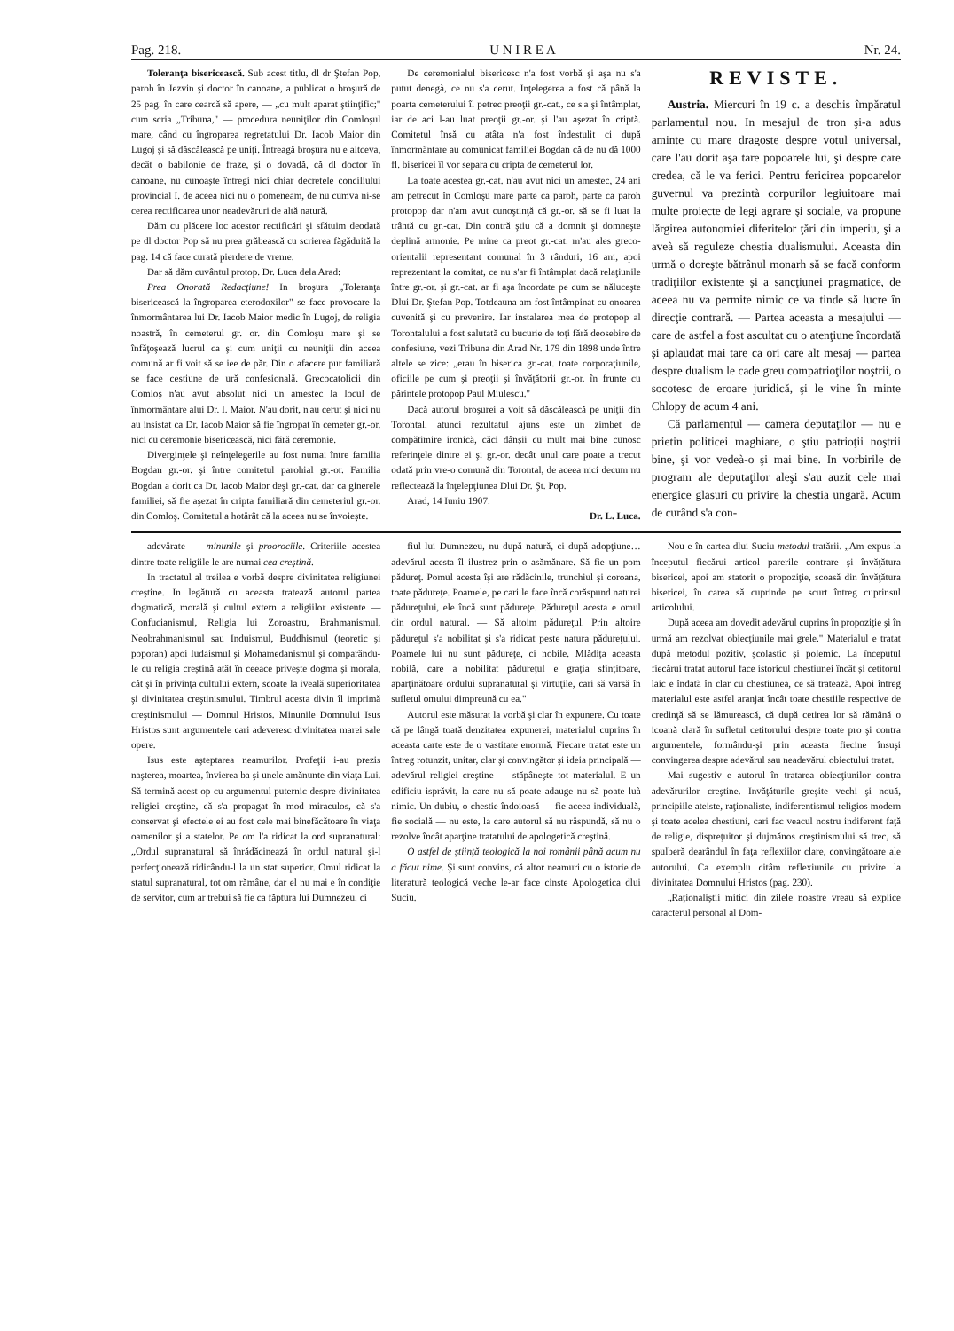Pag. 218. U N I R E A Nr. 24.
Toleranţa bisericească. Sub acest titlu, dl dr Ştefan Pop, paroh în Jezvin şi doctor în canoane, a publicat o broşură de 25 pag. în care cearcă să apere, — „cu mult aparat ştiinţific;" cum scria „Tribuna," — procedura neuniţilor din Comloşul mare, când cu îngroparea regretatului Dr. Iacob Maior din Lugoj şi să dăscălească pe uniţi. Întreagă broşura nu e altceva, decât o babilonie de fraze, şi o dovadă, că dl doctor în canoane, nu cunoaşte întregi nici chiar decretele conciliului provincial I. de aceea nici nu o pomeneam, de nu cumva ni-se cerea rectificarea unor neadevăruri de altă natură.
Dăm cu plăcere loc acestor rectificări şi sfătuim deodată pe dl doctor Pop să nu prea grăbească cu scrierea făgăduită la pag. 14 că face curată pierdere de vreme.
Dar să dăm cuvântul protop. Dr. Luca dela Arad:
Prea Onorată Redacţiune! In broşura „Toleranţa bisericească la îngroparea eterodoxilor" se face provocare la înmormântarea lui Dr. Iacob Maior medic în Lugoj, de religia noastră, în cemeterul gr. or. din Comloşu mare şi se înfăţoşează lucrul ca şi cum uniţii cu neuniţii din aceea comună ar fi voit să se iee de păr. Din o afacere pur familiară se face cestiune de ură confesională. Grecocatolicii din Comloş n'au avut absolut nici un amestec la locul de înmormântare alui Dr. I. Maior. N'au dorit, n'au cerut şi nici nu au insistat ca Dr. Iacob Maior să fie îngropat în cemeter gr.-or. nici cu ceremonie bisericească, nici fără ceremonie.
Diverginţele şi neînţelegerile au fost numai între familia Bogdan gr.-or. şi între comitetul parohial gr.-or. Familia Bogdan a dorit ca Dr. Iacob Maior deşi gr.-cat. dar ca ginerele familiei, să fie aşezat în cripta familiară din cemeteriul gr.-or. din Comloş. Comitetul a hotărât că la aceea nu se învoieşte.
De ceremonialul bisericesc n'a fost vorbă şi aşa nu s'a putut denegà, ce nu s'a cerut. Inţelegerea a fost că până la poarta cemeterului îl petrec preoţii gr.-cat., ce s'a şi întâmplat, iar de aci l-au luat preoţii gr.-or. şi l'au aşezat în criptă. Comitetul însă cu atâta n'a fost îndestulit ci după înmormântare au comunicat familiei Bogdan că de nu dă 1000 fl. bisericei îl vor separa cu cripta de cemeterul lor.
La toate acestea gr.-cat. n'au avut nici un amestec, 24 ani am petrecut în Comloşu mare parte ca paroh, parte ca paroh protopop dar n'am avut cunoştinţă că gr.-or. să se fi luat la trântă cu gr.-cat. Din contră ştiu că a domnit şi domneşte deplină armonie. Pe mine ca preot gr.-cat. m'au ales greco-orientalii representant comunal în 3 rânduri, 16 ani, apoi reprezentant la comitat, ce nu s'ar fi întâmplat dacă relaţiunile între gr.-or. şi gr.-cat. ar fi aşa încordate pe cum se năluceşte Dlui Dr. Ştefan Pop. Totdeauna am fost întâmpinat cu onoarea cuvenită şi cu prevenire. Iar instalarea mea de protopop al Torontalului a fost salutată cu bucurie de toţi fără deosebire de confesiune, vezi Tribuna din Arad Nr. 179 din 1898 unde între altele se zice: „erau în biserica gr.-cat. toate corporaţiunile, oficiile pe cum şi preoţii şi învăţătorii gr.-or. în frunte cu părintele protopop Paul Miulescu."
Dacă autorul broşurei a voit să dăscălească pe uniţii din Torontal, atunci rezultatul ajuns este un zimbet de compătimire ironică, căci dânşii cu mult mai bine cunosc referinţele dintre ei şi gr.-or. decât unul care poate a trecut odată prin vre-o comună din Torontal, de aceea nici decum nu reflectează la înţelepţiunea Dlui Dr. Şt. Pop.
Arad, 14 Iuniu 1907.
Dr. L. Luca.
REVISTE.
Austria. Miercuri în 19 c. a deschis împăratul parlamentul nou. In mesajul de tron şi-a adus aminte cu mare dragoste despre votul universal, care l'au dorit aşa tare popoarele lui, şi despre care credea, că le va ferici. Pentru fericirea popoarelor guvernul va prezintà corpurilor legiuitoare mai multe proiecte de legi agrare şi sociale, va propune lărgirea autonomiei diferitelor ţări din imperiu, şi a aveà să reguleze chestia dualismului. Aceasta din urmă o doreşte bătrânul monarh să se facă conform tradiţiilor existente şi a sancţiunei pragmatice, de aceea nu va permite nimic ce va tinde să lucre în direcţie contrară. — Partea aceasta a mesajului — care de astfel a fost ascultat cu o atenţiune încordată şi aplaudat mai tare ca ori care alt mesaj — partea despre dualism le cade greu compatrioţilor noştrii, o socotesc de eroare juridică, şi le vine în minte Chlopy de acum 4 ani.
Că parlamentul — camera deputaţilor — nu e prietin politicei maghiare, o ştiu patrioţii noştrii bine, şi vor vedeà-o şi mai bine. In vorbirile de program ale deputaţilor aleşi s'au auzit cele mai energice glasuri cu privire la chestia ungară. Acum de curând s'a con-
adevărate — minunile şi proorociile. Criteriile acestea dintre toate religiile le are numai cea creştină.
In tractatul al treilea e vorbă despre divinitatea religiunei creştine. In legătură cu aceasta tratează autorul partea dogmatică, morală şi cultul extern a religiilor existente — Confucianismul, Religia lui Zoroastru, Brahmanismul, Neobrahmanismul sau Induismul, Buddhismul (teoretic şi poporan) apoi Iudaismul şi Mohamedanismul şi comparându-le cu religia creştină atât în ceeace priveşte dogma şi morala, cât şi în privinţa cultului extern, scoate la iveală superioritatea şi divinitatea creştinismului. Timbrul acesta divin îl imprimă creştinismului — Domnul Hristos. Minunile Domnului Isus Hristos sunt argumentele cari adeveresc divinitatea marei sale opere.
Isus este aşteptarea neamurilor. Profeţii i-au prezis naşterea, moartea, învierea ba şi unele amănunte din viaţa Lui. Să termină acest op cu argumentul puternic despre divinitatea religiei creştine, că s'a propagat în mod miraculos, că s'a conservat şi efectele ei au fost cele mai binefăcătoare în viaţa oamenilor şi a statelor. Pe om l'a ridicat la ord supranatural: „Ordul supranatural să înrădăcinează în ordul natural şi-l perfecţionează ridicându-l la un stat superior. Omul ridicat la statul supranatural, tot om rămâne, dar el nu mai e în condiţie de servitor, cum ar trebui să fie ca făptura lui Dumnezeu, ci
fiul lui Dumnezeu, nu după natură, ci după adopţiune… adevărul acesta îl ilustrez prin o asămănare. Să fie un pom pădureţ. Pomul acesta îşi are rădăcinile, trunchiul şi coroana, toate pădureţe. Poamele, pe cari le face încă corăspund naturei pădureţului, ele încă sunt pădureţe. Pădureţul acesta e omul din ordul natural. — Să altoim pădureţul. Prin altoire pădureţul s'a nobilitat şi s'a ridicat peste natura pădureţului. Poamele lui nu sunt pădureţe, ci nobile. Mlădiţa aceasta nobilă, care a nobilitat pădureţul e graţia sfinţitoare, aparţinătoare ordului supranatural şi virtuţile, cari să varsă în sufletul omului dimpreună cu ea."
Autorul este măsurat la vorbă şi clar în expunere. Cu toate că pe lângă toată denzitatea expunerei, materialul cuprins în aceasta carte este de o vastitate enormă. Fiecare tratat este un întreg rotunzit, unitar, clar şi convingător şi ideia principală — adevărul religiei creştine — stăpâneşte tot materialul. E un edificiu isprăvit, la care nu să poate adauge nu să poate luà nimic. Un dubiu, o chestie îndoioasă — fie aceea individuală, fie socială — nu este, la care autorul să nu răspundă, să nu o rezolve încât aparţine tratatului de apologetică creştină.
O astfel de ştiinţă teologică la noi românii până acum nu a făcut nime. Şi sunt convins, că altor neamuri cu o istorie de literatură teologică veche le-ar face cinste Apologetica dlui Suciu.
Nou e în cartea dlui Suciu metodul tratării. „Am expus la începutul fiecărui articol parerile contrare şi învăţătura bisericei, apoi am statorit o propoziţie, scoasă din învăţătura bisericei, în carea să cuprinde pe scurt întreg cuprinsul articolului.
După aceea am dovedit adevărul cuprins în propoziţie şi în urmă am rezolvat obiecţiunile mai grele." Materialul e tratat după metodul pozitiv, şcolastic şi polemic. La începutul fiecărui tratat autorul face istoricul chestiunei încât şi cetitorul laic e îndată în clar cu chestiunea, ce să tratează. Apoi întreg materialul este astfel aranjat încât toate chestiile respective de credinţă să se lămurească, că după cetirea lor să rămână o icoană clară în sufletul cetitorului despre toate pro şi contra argumentele, formându-şi prin aceasta fiecine însuşi convingerea despre adevărul sau neadevărul obiectului tratat.
Mai sugestiv e autorul în tratarea obiecţiunilor contra adevărurilor creştine. Invăţăturile greşite vechi şi nouă, principiile ateiste, raţionaliste, indiferentismul religios modern şi toate acelea chestiuni, cari fac veacul nostru indiferent faţă de religie, dispreţuitor şi dujmănos creştinismului să trec, să spulberă dearândul în faţa reflexiilor clare, convingătoare ale autorului. Ca exemplu citâm reflexiunile cu privire la divinitatea Domnului Hristos (pag. 230).
„Raţionaliştii mitici din zilele noastre vreau să explice caracterul personal al Dom-